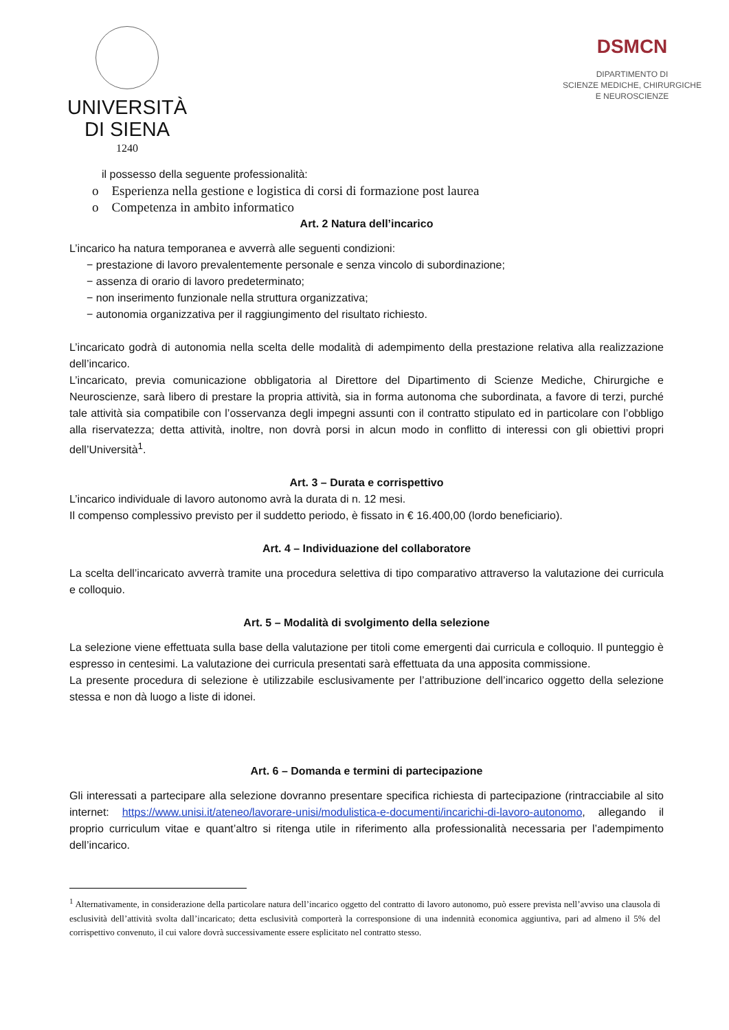UNIVERSITÀ
DI SIENA
1240
DSMCN
DIPARTIMENTO DI
SCIENZE MEDICHE, CHIRURGICHE
E NEUROSCIENZE
il possesso della seguente professionalità:
o Esperienza nella gestione e logistica di corsi di formazione post laurea
o Competenza in ambito informatico
Art. 2 Natura dell’incarico
L’incarico ha natura temporanea e avverrà alle seguenti condizioni:
− prestazione di lavoro prevalentemente personale e senza vincolo di subordinazione;
− assenza di orario di lavoro predeterminato;
− non inserimento funzionale nella struttura organizzativa;
− autonomia organizzativa per il raggiungimento del risultato richiesto.
L’incaricato godrà di autonomia nella scelta delle modalità di adempimento della prestazione relativa alla realizzazione dell’incarico.
L’incaricato, previa comunicazione obbligatoria al Direttore del Dipartimento di Scienze Mediche, Chirurgiche e Neuroscienze, sarà libero di prestare la propria attività, sia in forma autonoma che subordinata, a favore di terzi, purché tale attività sia compatibile con l’osservanza degli impegni assunti con il contratto stipulato ed in particolare con l’obbligo alla riservatezza; detta attività, inoltre, non dovrà porsi in alcun modo in conflitto di interessi con gli obiettivi propri dell’Università<sup>1</sup>.
Art. 3 – Durata e corrispettivo
L’incarico individuale di lavoro autonomo avrà la durata di n. 12 mesi.
Il compenso complessivo previsto per il suddetto periodo, è fissato in € 16.400,00 (lordo beneficiario).
Art. 4 – Individuazione del collaboratore
La scelta dell’incaricato avverrà tramite una procedura selettiva di tipo comparativo attraverso la valutazione dei curricula e colloquio.
Art. 5 – Modalità di svolgimento della selezione
La selezione viene effettuata sulla base della valutazione per titoli come emergenti dai curricula e colloquio. Il punteggio è espresso in centesimi. La valutazione dei curricula presentati sarà effettuata da una apposita commissione.
La presente procedura di selezione è utilizzabile esclusivamente per l’attribuzione dell’incarico oggetto della selezione stessa e non dà luogo a liste di idonei.
Art. 6 – Domanda e termini di partecipazione
Gli interessati a partecipare alla selezione dovranno presentare specifica richiesta di partecipazione (rintracciabile al sito internet: https://www.unisi.it/ateneo/lavorare-unisi/modulistica-e-documenti/incarichi-di-lavoro-autonomo, allegando il proprio curriculum vitae e quant’altro si ritenga utile in riferimento alla professionalità necessaria per l’adempimento dell’incarico.
<sup>1</sup> Alternativamente, in considerazione della particolare natura dell’incarico oggetto del contratto di lavoro autonomo, può essere prevista nell’avviso una clausola di esclusività dell’attività svolta dall’incaricato; detta esclusività comporterà la corresponsione di una indennità economica aggiuntiva, pari ad almeno il 5% del corrispettivo convenuto, il cui valore dovrà successivamente essere esplicitato nel contratto stesso.